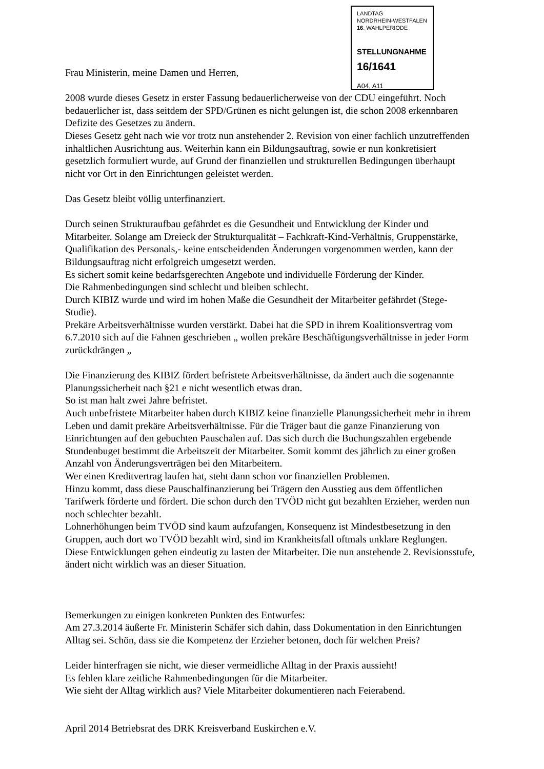LANDTAG
NORDRHEIN-WESTFALEN
16. WAHLPERIODE
STELLUNGNAHME
16/1641
A04, A11
Frau Ministerin, meine Damen und Herren,
2008 wurde dieses Gesetz in erster Fassung bedauerlicherweise von der CDU eingeführt. Noch bedauerlicher ist, dass seitdem der SPD/Grünen es nicht gelungen ist, die schon 2008 erkennbaren Defizite des Gesetzes zu ändern.
Dieses Gesetz geht nach wie vor trotz nun anstehender 2. Revision von einer fachlich unzutreffenden inhaltlichen Ausrichtung aus. Weiterhin kann ein Bildungsauftrag, sowie er nun konkretisiert gesetzlich formuliert wurde, auf Grund der finanziellen und strukturellen Bedingungen überhaupt nicht vor Ort in den Einrichtungen geleistet werden.
Das Gesetz bleibt völlig unterfinanziert.
Durch seinen Strukturaufbau gefährdet es die Gesundheit und Entwicklung der Kinder und Mitarbeiter. Solange am Dreieck der Strukturqualität – Fachkraft-Kind-Verhältnis, Gruppenstärke, Qualifikation des Personals,- keine entscheidenden Änderungen vorgenommen werden, kann der Bildungsauftrag nicht erfolgreich umgesetzt werden.
Es sichert somit keine bedarfsgerechten Angebote und individuelle Förderung der Kinder.
Die Rahmenbedingungen sind schlecht und bleiben schlecht.
Durch KIBIZ wurde und wird im hohen Maße die Gesundheit der Mitarbeiter gefährdet (Stege-Studie).
Prekäre Arbeitsverhältnisse wurden verstärkt. Dabei hat die SPD in ihrem Koalitionsvertrag vom 6.7.2010 sich auf die Fahnen geschrieben „ wollen prekäre Beschäftigungsverhältnisse in jeder Form zurückdrängen „
Die Finanzierung des KIBIZ fördert befristete Arbeitsverhältnisse, da ändert auch die sogenannte Planungssicherheit nach §21 e nicht wesentlich etwas dran.
So ist man halt zwei Jahre befristet.
Auch unbefristete Mitarbeiter haben durch KIBIZ keine finanzielle Planungssicherheit mehr in ihrem Leben und damit prekäre Arbeitsverhältnisse. Für die Träger baut die ganze Finanzierung von Einrichtungen auf den gebuchten Pauschalen auf. Das sich durch die Buchungszahlen ergebende Stundenbuget bestimmt die Arbeitszeit der Mitarbeiter. Somit kommt des jährlich zu einer großen Anzahl von Änderungsverträgen bei den Mitarbeitern.
Wer einen Kreditvertrag laufen hat, steht dann schon vor finanziellen Problemen.
Hinzu kommt, dass diese Pauschalfinanzierung bei Trägern den Ausstieg aus dem öffentlichen Tarifwerk förderte und fördert. Die schon durch den TVÖD nicht gut bezahlten Erzieher, werden nun noch schlechter bezahlt.
Lohnerhöhungen beim TVÖD sind kaum aufzufangen, Konsequenz ist Mindestbesetzung in den Gruppen, auch dort wo TVÖD bezahlt wird, sind im Krankheitsfall oftmals unklare Reglungen.
Diese Entwicklungen gehen eindeutig zu lasten der Mitarbeiter. Die nun anstehende 2. Revisionsstufe, ändert nicht wirklich was an dieser Situation.
Bemerkungen zu einigen konkreten Punkten des Entwurfes:
Am 27.3.2014 äußerte Fr. Ministerin Schäfer sich dahin, dass Dokumentation in den Einrichtungen Alltag sei. Schön, dass sie die Kompetenz der Erzieher betonen, doch für welchen Preis?
Leider hinterfragen sie nicht, wie dieser vermeidliche Alltag in der Praxis aussieht!
Es fehlen klare zeitliche Rahmenbedingungen für die Mitarbeiter.
Wie sieht der Alltag wirklich aus? Viele Mitarbeiter dokumentieren nach Feierabend.
April 2014 Betriebsrat des DRK Kreisverband Euskirchen e.V.